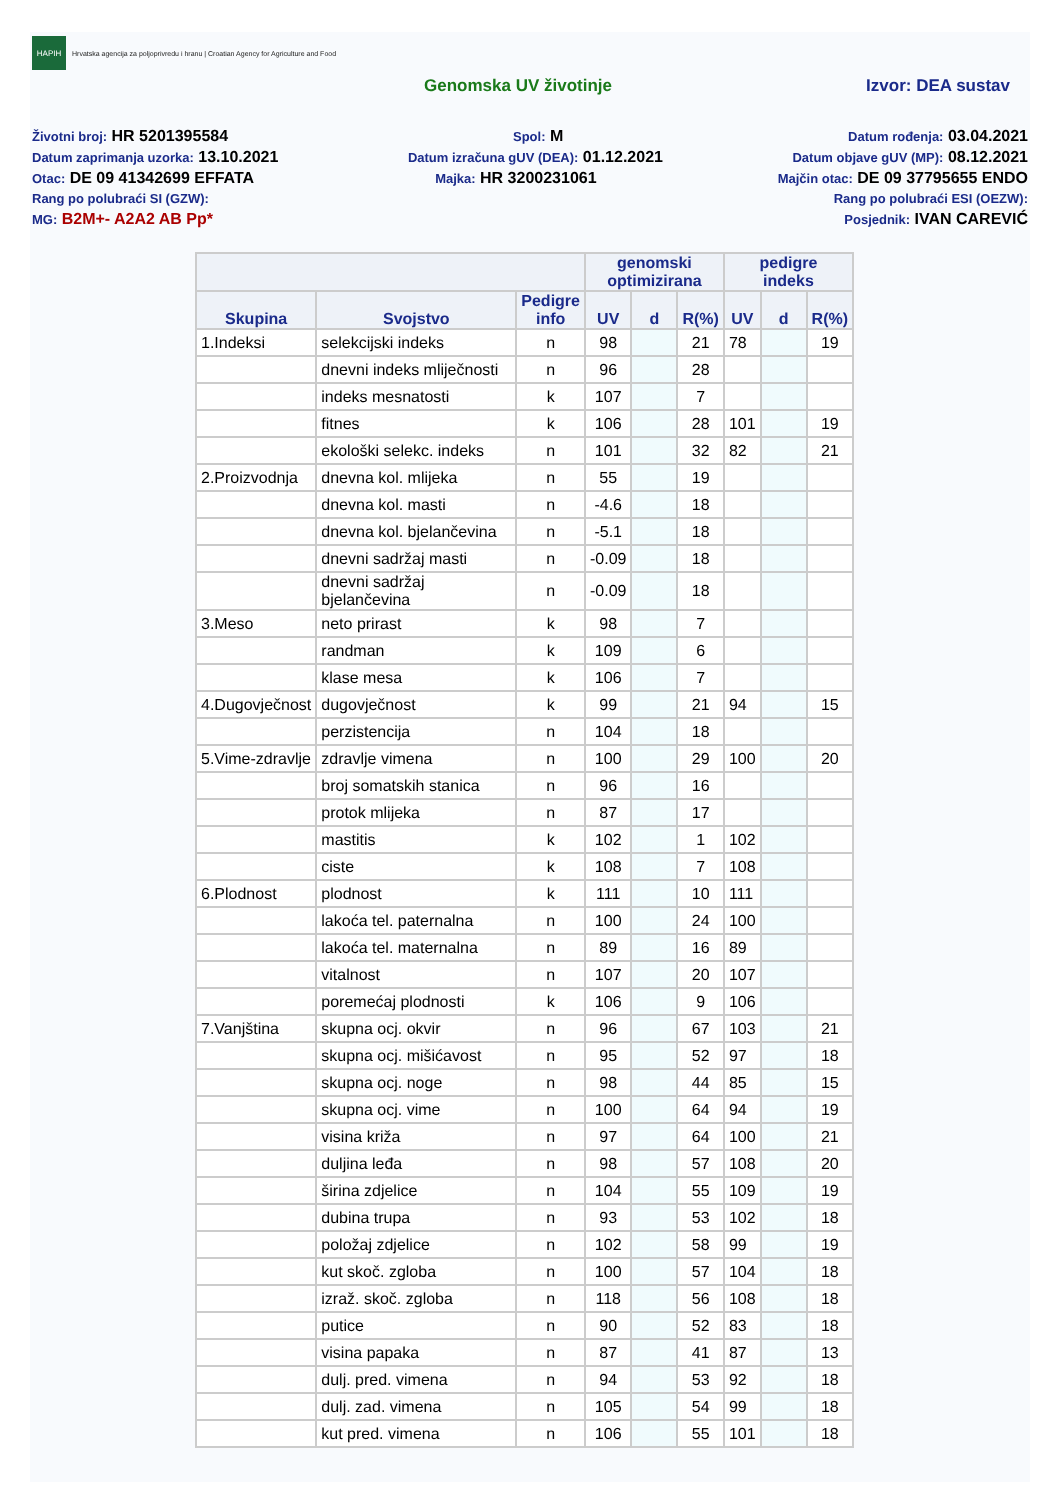HAPIH
Hrvatska agencija za poljoprivredu i hranu | Croatian Agency for Agriculture and Food
Genomska UV životinje Izvor: DEA sustav
Životni broj: HR 5201395584 Spol: M Datum rođenja: 03.04.2021
Datum zaprimanja uzorka: 13.10.2021 Datum izračuna gUV (DEA): 01.12.2021 Datum objave gUV (MP): 08.12.2021
Otac: DE 09 41342699 EFFATA Majka: HR 3200231061 Majčin otac: DE 09 37795655 ENDO
Rang po polubraći SI (GZW): Rang po polubraći ESI (OEZW):
MG: B2M+- A2A2 AB Pp* Posjednik: IVAN CAREVIĆ
| | | | genomski optimizirana | | | pedigre indeks | | |
| --- | --- | --- | --- | --- | --- | --- | --- | --- |
| Skupina | Svojstvo | Pedigre info | UV | d | R(%) | UV | d | R(%) |
| 1.Indeksi | selekcijski indeks | n | 98 | | 21 | 78 | | 19 |
| | dnevni indeks mliječnosti | n | 96 | | 28 | | | |
| | indeks mesnatosti | k | 107 | | 7 | | | |
| | fitnes | k | 106 | | 28 | 101 | | 19 |
| | ekološki selekc. indeks | n | 101 | | 32 | 82 | | 21 |
| 2.Proizvodnja | dnevna kol. mlijeka | n | 55 | | 19 | | | |
| | dnevna kol. masti | n | -4.6 | | 18 | | | |
| | dnevna kol. bjelančevina | n | -5.1 | | 18 | | | |
| | dnevni sadržaj masti | n | -0.09 | | 18 | | | |
| | dnevni sadržaj bjelančevina | n | -0.09 | | 18 | | | |
| 3.Meso | neto prirast | k | 98 | | 7 | | | |
| | randman | k | 109 | | 6 | | | |
| | klase mesa | k | 106 | | 7 | | | |
| 4.Dugovječnost | dugovječnost | k | 99 | | 21 | 94 | | 15 |
| | perzistencija | n | 104 | | 18 | | | |
| 5.Vime-zdravlje | zdravlje vimena | n | 100 | | 29 | 100 | | 20 |
| | broj somatskih stanica | n | 96 | | 16 | | | |
| | protok mlijeka | n | 87 | | 17 | | | |
| | mastitis | k | 102 | | 1 | 102 | | |
| | ciste | k | 108 | | 7 | 108 | | |
| 6.Plodnost | plodnost | k | 111 | | 10 | 111 | | |
| | lakoća tel. paternalna | n | 100 | | 24 | 100 | | |
| | lakoća tel. maternalna | n | 89 | | 16 | 89 | | |
| | vitalnost | n | 107 | | 20 | 107 | | |
| | poremećaj plodnosti | k | 106 | | 9 | 106 | | |
| 7.Vanjština | skupna ocj. okvir | n | 96 | | 67 | 103 | | 21 |
| | skupna ocj. mišićavost | n | 95 | | 52 | 97 | | 18 |
| | skupna ocj. noge | n | 98 | | 44 | 85 | | 15 |
| | skupna ocj. vime | n | 100 | | 64 | 94 | | 19 |
| | visina križa | n | 97 | | 64 | 100 | | 21 |
| | duljina leđa | n | 98 | | 57 | 108 | | 20 |
| | širina zdjelice | n | 104 | | 55 | 109 | | 19 |
| | dubina trupa | n | 93 | | 53 | 102 | | 18 |
| | položaj zdjelice | n | 102 | | 58 | 99 | | 19 |
| | kut skoč. zgloba | n | 100 | | 57 | 104 | | 18 |
| | izraž. skoč. zgloba | n | 118 | | 56 | 108 | | 18 |
| | putice | n | 90 | | 52 | 83 | | 18 |
| | visina papaka | n | 87 | | 41 | 87 | | 13 |
| | dulj. pred. vimena | n | 94 | | 53 | 92 | | 18 |
| | dulj. zad. vimena | n | 105 | | 54 | 99 | | 18 |
| | kut pred. vimena | n | 106 | | 55 | 101 | | 18 |